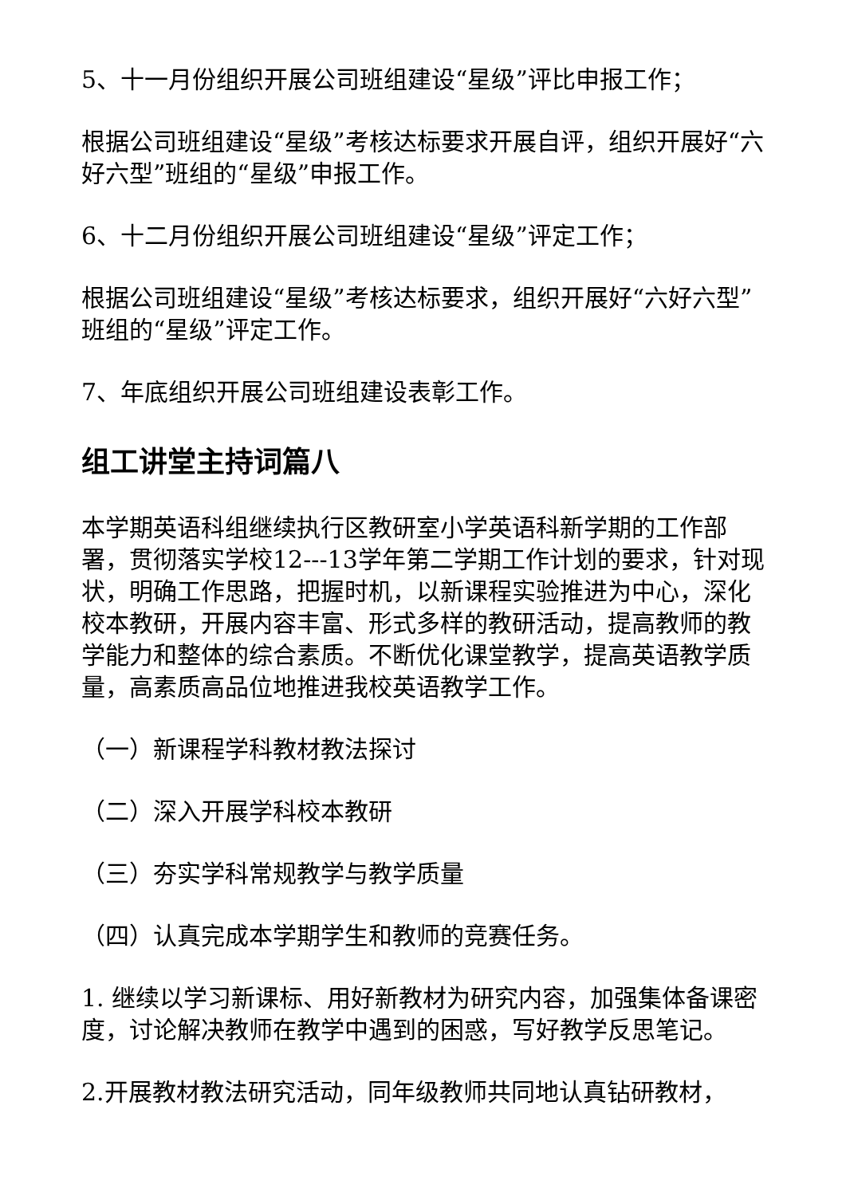5、十一月份组织开展公司班组建设“星级”评比申报工作；
根据公司班组建设“星级”考核达标要求开展自评，组织开展好“六好六型”班组的“星级”申报工作。
6、十二月份组织开展公司班组建设“星级”评定工作；
根据公司班组建设“星级”考核达标要求，组织开展好“六好六型”班组的“星级”评定工作。
7、年底组织开展公司班组建设表彰工作。
组工讲堂主持词篇八
本学期英语科组继续执行区教研室小学英语科新学期的工作部署，贯彻落实学校12---13学年第二学期工作计划的要求，针对现状，明确工作思路，把握时机，以新课程实验推进为中心，深化校本教研，开展内容丰富、形式多样的教研活动，提高教师的教学能力和整体的综合素质。不断优化课堂教学，提高英语教学质量，高素质高品位地推进我校英语教学工作。
（一）新课程学科教材教法探讨
（二）深入开展学科校本教研
（三）夯实学科常规教学与教学质量
（四）认真完成本学期学生和教师的竞赛任务。
1. 继续以学习新课标、用好新教材为研究内容，加强集体备课密度，讨论解决教师在教学中遇到的困惑，写好教学反思笔记。
2.开展教材教法研究活动，同年级教师共同地认真钻研教材，